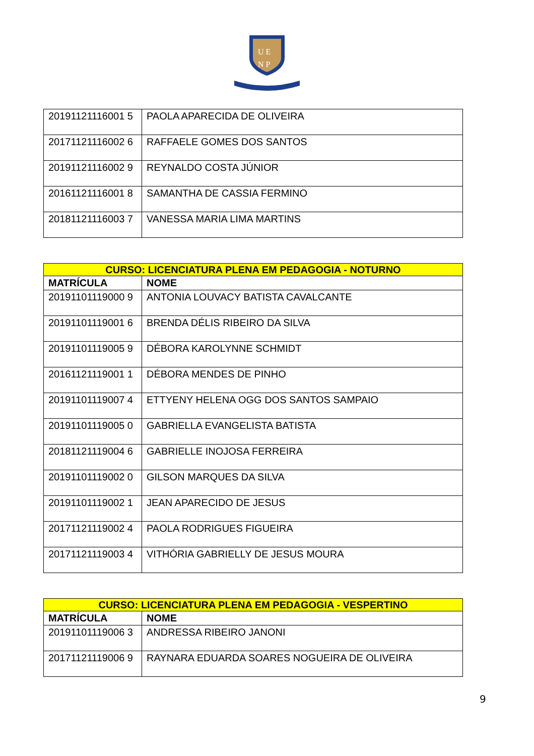U E
N P
| 20191121116001 5 | PAOLA APARECIDA DE OLIVEIRA |
| 20171121116002 6 | RAFFAELE GOMES DOS SANTOS |
| 20191121116002 9 | REYNALDO COSTA JÚNIOR |
| 20161121116001 8 | SAMANTHA DE CASSIA FERMINO |
| 20181121116003 7 | VANESSA MARIA LIMA MARTINS |
| CURSO: LICENCIATURA PLENA EM PEDAGOGIA - NOTURNO | |
| --- | --- |
| MATRÍCULA | NOME |
| 20191101119000 9 | ANTONIA LOUVACY BATISTA CAVALCANTE |
| 20191101119001 6 | BRENDA DÉLIS RIBEIRO DA SILVA |
| 20191101119005 9 | DÉBORA KAROLYNNE SCHMIDT |
| 20161121119001 1 | DÉBORA MENDES DE PINHO |
| 20191101119007 4 | ETTYENY HELENA OGG DOS SANTOS SAMPAIO |
| 20191101119005 0 | GABRIELLA EVANGELISTA BATISTA |
| 20181121119004 6 | GABRIELLE INOJOSA FERREIRA |
| 20191101119002 0 | GILSON MARQUES DA SILVA |
| 20191101119002 1 | JEAN APARECIDO DE JESUS |
| 20171121119002 4 | PAOLA RODRIGUES FIGUEIRA |
| 20171121119003 4 | VITHÓRIA GABRIELLY DE JESUS MOURA |
| CURSO: LICENCIATURA PLENA EM PEDAGOGIA - VESPERTINO | |
| --- | --- |
| MATRÍCULA | NOME |
| 20191101119006 3 | ANDRESSA RIBEIRO JANONI |
| 20171121119006 9 | RAYNARA EDUARDA SOARES NOGUEIRA DE OLIVEIRA |
9